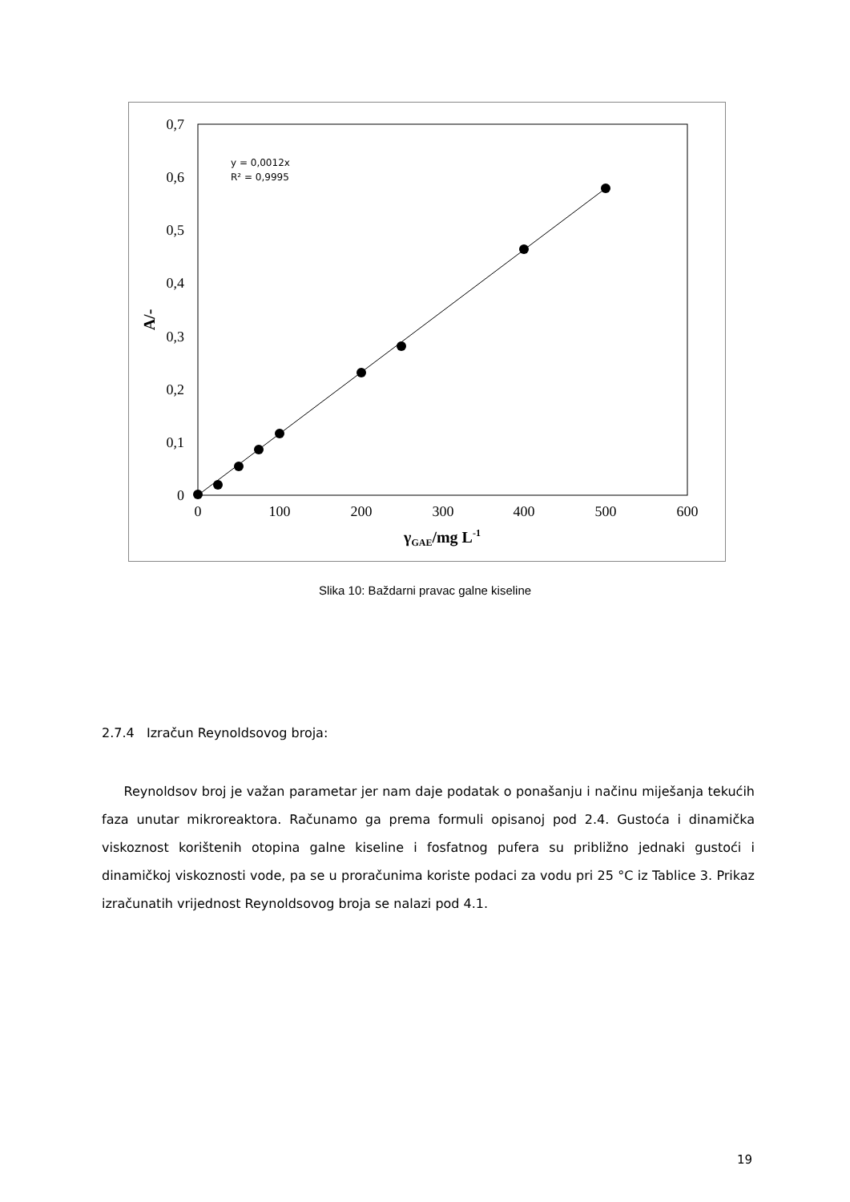0
0,1
0,2
0,3
0,4
0,5
0,6
0,7
0
100
200
300
400
500
600
γGAE/mg L-1
A/-
y = 0,0012x
R² = 0,9995
Slika 10: Baždarni pravac galne kiseline
2.7.4 Izračun Reynoldsovog broja:
Reynoldsov broj je važan parametar jer nam daje podatak o ponašanju i načinu miješanja tekućih faza unutar mikroreaktora. Računamo ga prema formuli opisanoj pod 2.4. Gustoća i dinamička viskoznost korištenih otopina galne kiseline i fosfatnog pufera su približno jednaki gustoći i dinamičkoj viskoznosti vode, pa se u proračunima koriste podaci za vodu pri 25 °C iz Tablice 3. Prikaz izračunatih vrijednost Reynoldsovog broja se nalazi pod 4.1.
19